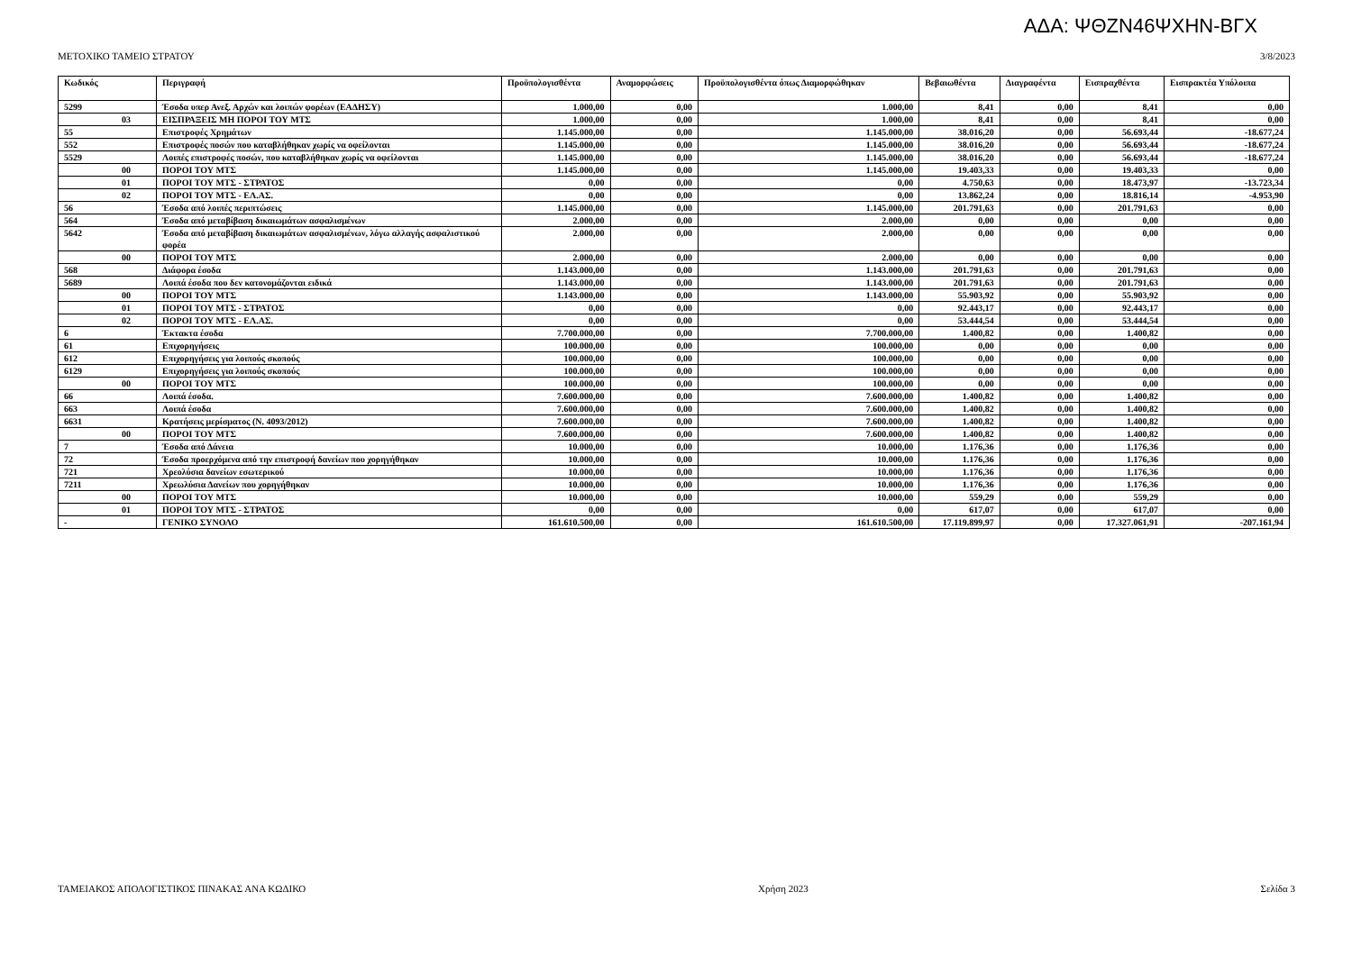ΑΔΑ: ΨΘΖΝ46ΨΧΗΝ-ΒΓΧ
ΜΕΤΟΧΙΚΟ ΤΑΜΕΙΟ ΣΤΡΑΤΟΥ 3/8/2023
| Κωδικός | Περιγραφή | Προϋπολογισθέντα | Αναμορφώσεις | Προϋπολογισθέντα όπως Διαμορφώθηκαν | Βεβαιωθέντα | Διαγραφέντα | Εισπραχθέντα | Εισπρακτέα Υπόλοιπα |
| --- | --- | --- | --- | --- | --- | --- | --- | --- |
| 5299 | Έσοδα υπερ Ανεξ. Αρχών και λοιπών φορέων (ΕΑΔΗΣΥ) | 1.000,00 | 0,00 | 1.000,00 | 8,41 | 0,00 | 8,41 | 0,00 |
| 03 | ΕΙΣΠΡΑΞΕΙΣ ΜΗ ΠΟΡΟΙ ΤΟΥ ΜΤΣ | 1.000,00 | 0,00 | 1.000,00 | 8,41 | 0,00 | 8,41 | 0,00 |
| 55 | Επιστροφές Χρημάτων | 1.145.000,00 | 0,00 | 1.145.000,00 | 38.016,20 | 0,00 | 56.693,44 | -18.677,24 |
| 552 | Επιστροφές ποσών που καταβλήθηκαν χωρίς να οφείλονται | 1.145.000,00 | 0,00 | 1.145.000,00 | 38.016,20 | 0,00 | 56.693,44 | -18.677,24 |
| 5529 | Λοιπές επιστροφές ποσών, που καταβλήθηκαν χωρίς να οφείλονται | 1.145.000,00 | 0,00 | 1.145.000,00 | 38.016,20 | 0,00 | 56.693,44 | -18.677,24 |
| 00 | ΠΟΡΟΙ ΤΟΥ ΜΤΣ | 1.145.000,00 | 0,00 | 1.145.000,00 | 19.403,33 | 0,00 | 19.403,33 | 0,00 |
| 01 | ΠΟΡΟΙ ΤΟΥ ΜΤΣ - ΣΤΡΑΤΟΣ | 0,00 | 0,00 | 0,00 | 4.750,63 | 0,00 | 18.473,97 | -13.723,34 |
| 02 | ΠΟΡΟΙ ΤΟΥ ΜΤΣ - ΕΛ.ΑΣ. | 0,00 | 0,00 | 0,00 | 13.862,24 | 0,00 | 18.816,14 | -4.953,90 |
| 56 | Έσοδα από λοιπές περιπτώσεις | 1.145.000,00 | 0,00 | 1.145.000,00 | 201.791,63 | 0,00 | 201.791,63 | 0,00 |
| 564 | Έσοδα από μεταβίβαση δικαιωμάτων ασφαλισμένων | 2.000,00 | 0,00 | 2.000,00 | 0,00 | 0,00 | 0,00 | 0,00 |
| 5642 | Έσοδα από μεταβίβαση δικαιωμάτων ασφαλισμένων, λόγω αλλαγής ασφαλιστικού φορέα | 2.000,00 | 0,00 | 2.000,00 | 0,00 | 0,00 | 0,00 | 0,00 |
| 00 | ΠΟΡΟΙ ΤΟΥ ΜΤΣ | 2.000,00 | 0,00 | 2.000,00 | 0,00 | 0,00 | 0,00 | 0,00 |
| 568 | Διάφορα έσοδα | 1.143.000,00 | 0,00 | 1.143.000,00 | 201.791,63 | 0,00 | 201.791,63 | 0,00 |
| 5689 | Λοιπά έσοδα που δεν κατονομάζονται ειδικά | 1.143.000,00 | 0,00 | 1.143.000,00 | 201.791,63 | 0,00 | 201.791,63 | 0,00 |
| 00 | ΠΟΡΟΙ ΤΟΥ ΜΤΣ | 1.143.000,00 | 0,00 | 1.143.000,00 | 55.903,92 | 0,00 | 55.903,92 | 0,00 |
| 01 | ΠΟΡΟΙ ΤΟΥ ΜΤΣ - ΣΤΡΑΤΟΣ | 0,00 | 0,00 | 0,00 | 92.443,17 | 0,00 | 92.443,17 | 0,00 |
| 02 | ΠΟΡΟΙ ΤΟΥ ΜΤΣ - ΕΛ.ΑΣ. | 0,00 | 0,00 | 0,00 | 53.444,54 | 0,00 | 53.444,54 | 0,00 |
| 6 | Έκτακτα έσοδα | 7.700.000,00 | 0,00 | 7.700.000,00 | 1.400,82 | 0,00 | 1.400,82 | 0,00 |
| 61 | Επιχορηγήσεις | 100.000,00 | 0,00 | 100.000,00 | 0,00 | 0,00 | 0,00 | 0,00 |
| 612 | Επιχορηγήσεις για λοιπούς σκοπούς | 100.000,00 | 0,00 | 100.000,00 | 0,00 | 0,00 | 0,00 | 0,00 |
| 6129 | Επιχορηγήσεις για λοιπούς σκοπούς | 100.000,00 | 0,00 | 100.000,00 | 0,00 | 0,00 | 0,00 | 0,00 |
| 00 | ΠΟΡΟΙ ΤΟΥ ΜΤΣ | 100.000,00 | 0,00 | 100.000,00 | 0,00 | 0,00 | 0,00 | 0,00 |
| 66 | Λοιπά έσοδα. | 7.600.000,00 | 0,00 | 7.600.000,00 | 1.400,82 | 0,00 | 1.400,82 | 0,00 |
| 663 | Λοιπά έσοδα | 7.600.000,00 | 0,00 | 7.600.000,00 | 1.400,82 | 0,00 | 1.400,82 | 0,00 |
| 6631 | Κρατήσεις μερίσματος (Ν. 4093/2012) | 7.600.000,00 | 0,00 | 7.600.000,00 | 1.400,82 | 0,00 | 1.400,82 | 0,00 |
| 00 | ΠΟΡΟΙ ΤΟΥ ΜΤΣ | 7.600.000,00 | 0,00 | 7.600.000,00 | 1.400,82 | 0,00 | 1.400,82 | 0,00 |
| 7 | Έσοδα από Δάνεια | 10.000,00 | 0,00 | 10.000,00 | 1.176,36 | 0,00 | 1.176,36 | 0,00 |
| 72 | Έσοδα προερχόμενα από την επιστροφή δανείων που χορηγήθηκαν | 10.000,00 | 0,00 | 10.000,00 | 1.176,36 | 0,00 | 1.176,36 | 0,00 |
| 721 | Χρεολύσια δανείων εσωτερικού | 10.000,00 | 0,00 | 10.000,00 | 1.176,36 | 0,00 | 1.176,36 | 0,00 |
| 7211 | Χρεωλύσια Δανείων που χορηγήθηκαν | 10.000,00 | 0,00 | 10.000,00 | 1.176,36 | 0,00 | 1.176,36 | 0,00 |
| 00 | ΠΟΡΟΙ ΤΟΥ ΜΤΣ | 10.000,00 | 0,00 | 10.000,00 | 559,29 | 0,00 | 559,29 | 0,00 |
| 01 | ΠΟΡΟΙ ΤΟΥ ΜΤΣ - ΣΤΡΑΤΟΣ | 0,00 | 0,00 | 0,00 | 617,07 | 0,00 | 617,07 | 0,00 |
| - | ΓΕΝΙΚΟ ΣΥΝΟΛΟ | 161.610.500,00 | 0,00 | 161.610.500,00 | 17.119.899,97 | 0,00 | 17.327.061,91 | -207.161,94 |
ΤΑΜΕΙΑΚΟΣ ΑΠΟΛΟΓΙΣΤΙΚΟΣ ΠΙΝΑΚΑΣ ΑΝΑ ΚΩΔΙΚΟ Χρήση 2023 Σελίδα 3